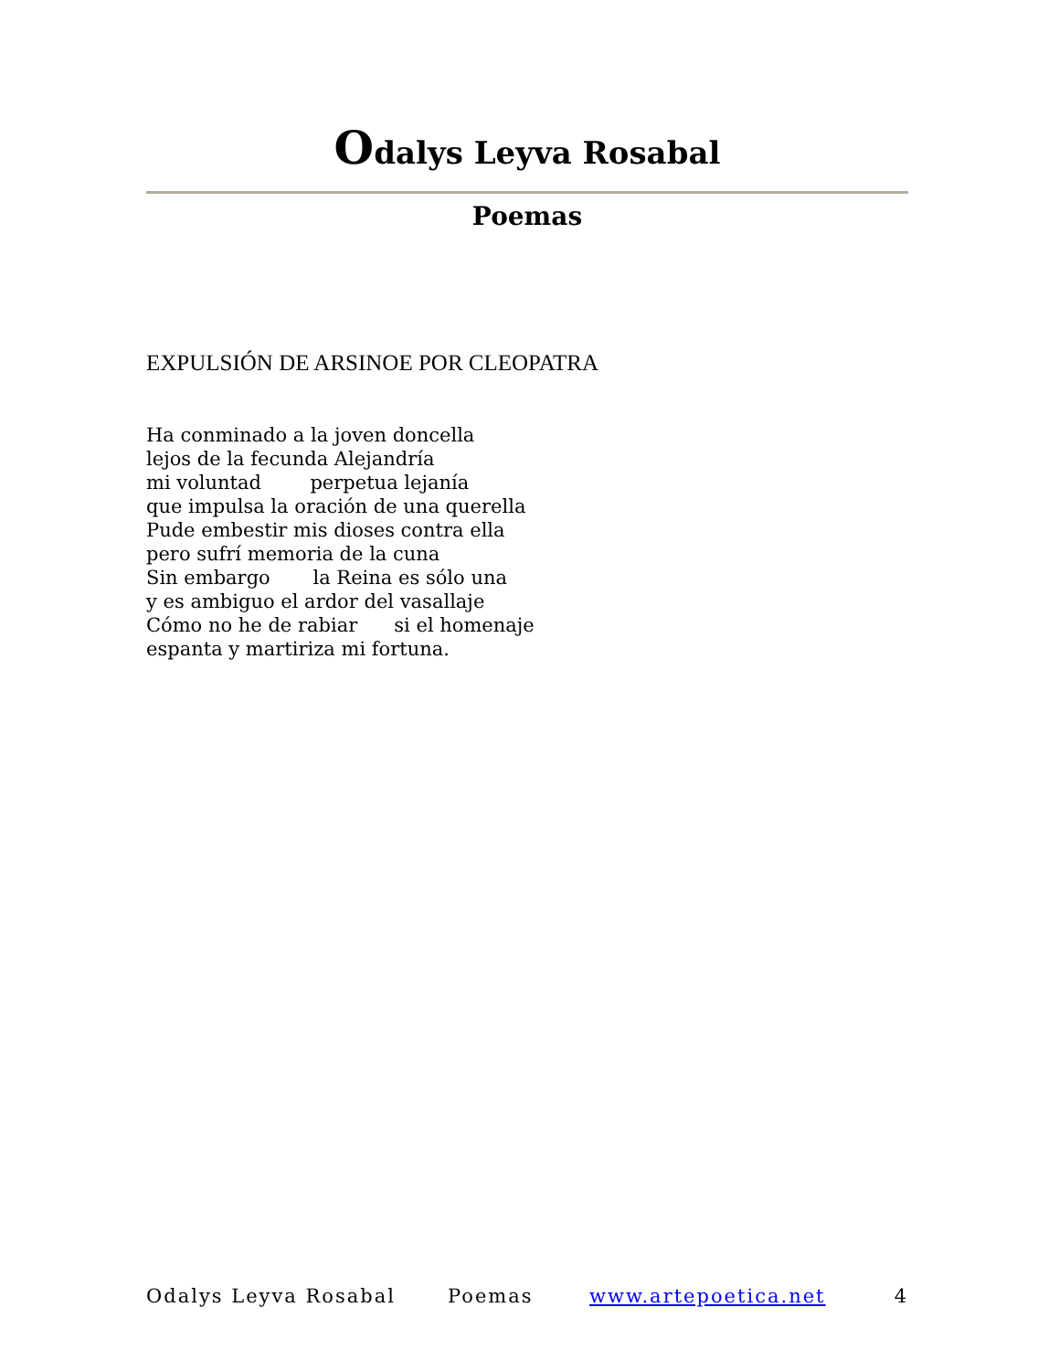Odalys Leyva Rosabal
Poemas
EXPULSIÓN DE ARSINOE POR CLEOPATRA
Ha conminado a la joven doncella
lejos de la fecunda Alejandría
mi voluntad perpetua lejanía
que impulsa la oración de una querella
Pude embestir mis dioses contra ella
pero sufrí memoria de la cuna
Sin embargo la Reina es sólo una
y es ambiguo el ardor del vasallaje
Cómo no he de rabiar si el homenaje
espanta y martiriza mi fortuna.
Odalys Leyva Rosabal Poemas www.artepoetica.net 4